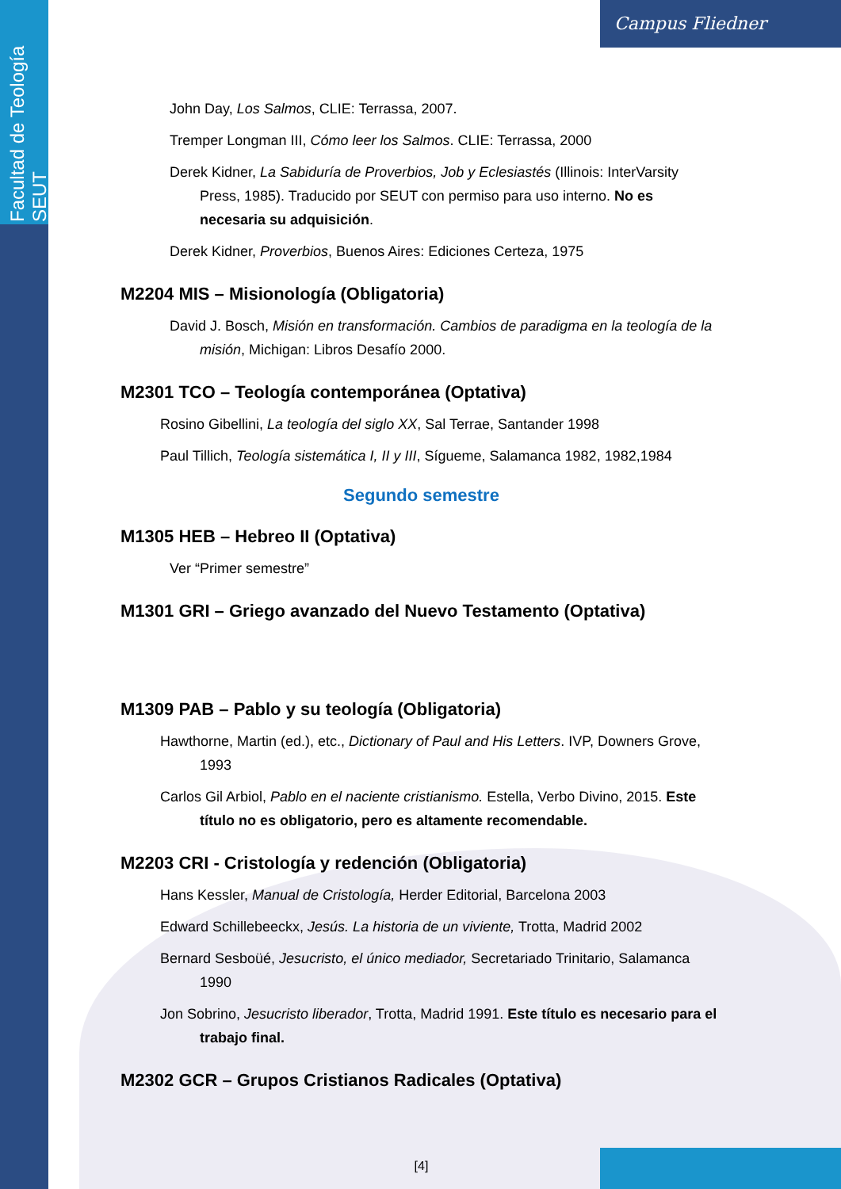Facultad de Teología SEUT
Campus Fliedner
John Day, Los Salmos, CLIE: Terrassa, 2007.
Tremper Longman III, Cómo leer los Salmos. CLIE: Terrassa, 2000
Derek Kidner, La Sabiduría de Proverbios, Job y Eclesiastés (Illinois: InterVarsity Press, 1985). Traducido por SEUT con permiso para uso interno. No es necesaria su adquisición.
Derek Kidner, Proverbios, Buenos Aires: Ediciones Certeza, 1975
M2204 MIS – Misionología (Obligatoria)
David J. Bosch, Misión en transformación. Cambios de paradigma en la teología de la misión, Michigan: Libros Desafío 2000.
M2301 TCO – Teología contemporánea (Optativa)
Rosino Gibellini, La teología del siglo XX, Sal Terrae, Santander 1998
Paul Tillich, Teología sistemática I, II y III, Sígueme, Salamanca 1982, 1982,1984
Segundo semestre
M1305 HEB – Hebreo II (Optativa)
Ver “Primer semestre”
M1301 GRI – Griego avanzado del Nuevo Testamento (Optativa)
M1309 PAB – Pablo y su teología (Obligatoria)
Hawthorne, Martin (ed.), etc., Dictionary of Paul and His Letters. IVP, Downers Grove, 1993
Carlos Gil Arbiol, Pablo en el naciente cristianismo. Estella, Verbo Divino, 2015. Este título no es obligatorio, pero es altamente recomendable.
M2203 CRI - Cristología y redención (Obligatoria)
Hans Kessler, Manual de Cristología, Herder Editorial, Barcelona 2003
Edward Schillebeeckx, Jesús. La historia de un viviente, Trotta, Madrid 2002
Bernard Sesboüé, Jesucristo, el único mediador, Secretariado Trinitario, Salamanca 1990
Jon Sobrino, Jesucristo liberador, Trotta, Madrid 1991. Este título es necesario para el trabajo final.
M2302 GCR – Grupos Cristianos Radicales (Optativa)
[4]